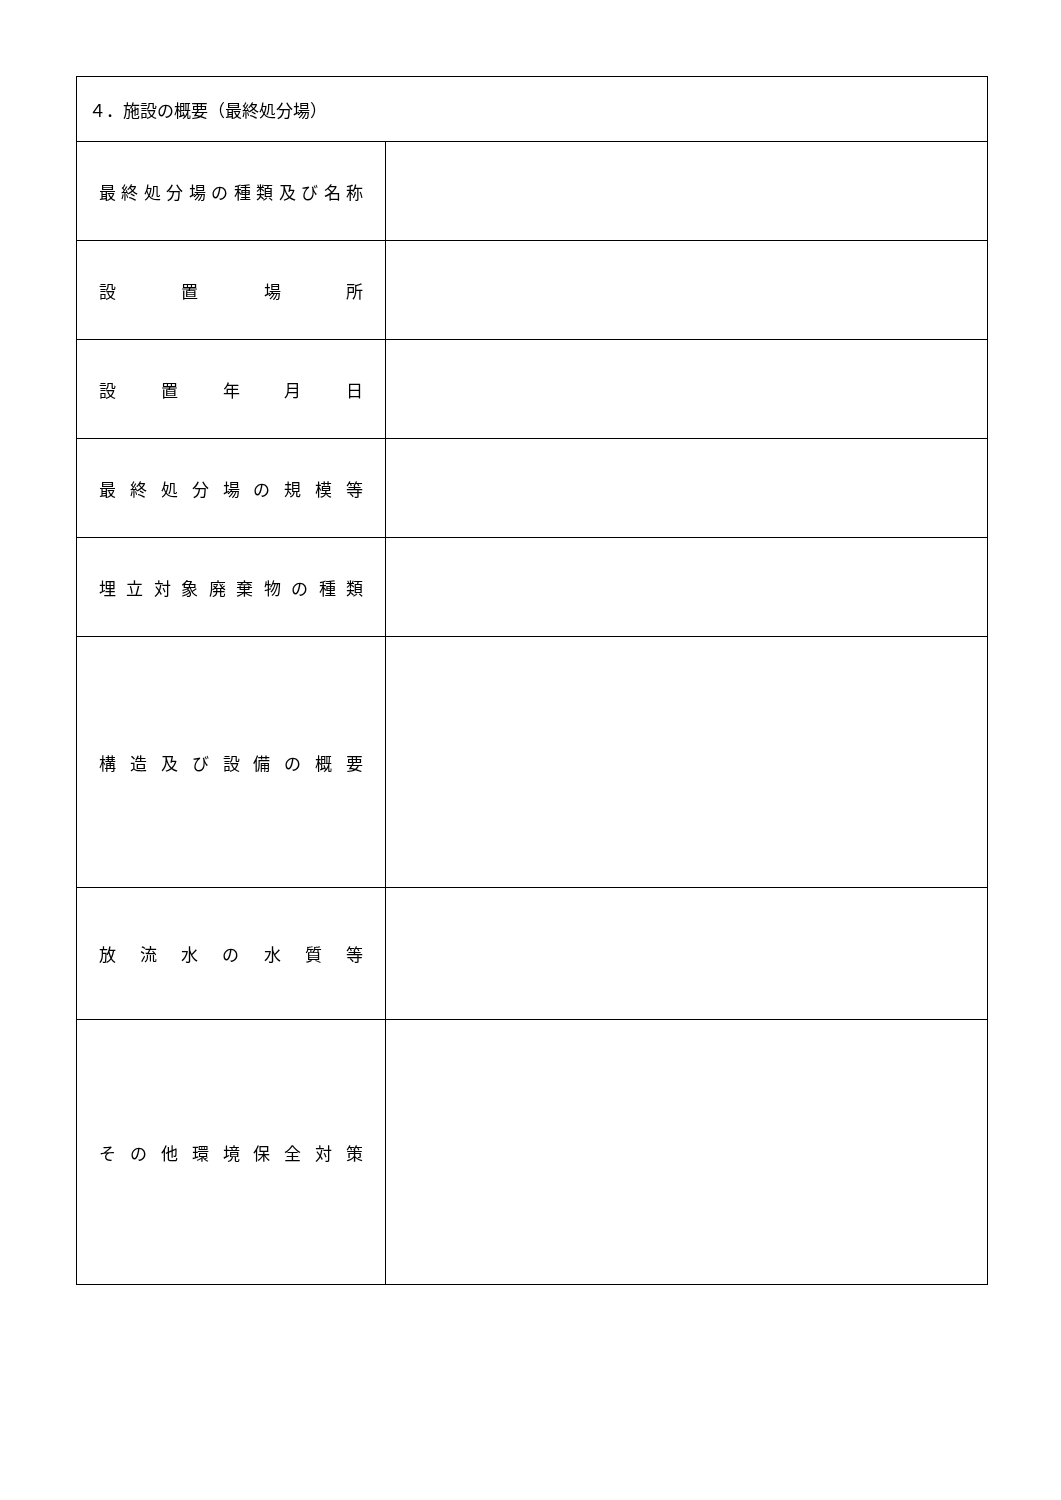| ４．施設の概要（最終処分場） | |
| 最 終 処 分 場 の 種 類 及 び 名 称 | |
| 設 置 場 所 | |
| 設 置 年 月 日 | |
| 最 終 処 分 場 の 規 模 等 | |
| 埋 立 対 象 廃 棄 物 の 種 類 | |
| 構 造 及 び 設 備 の 概 要 | |
| 放 流 水 の 水 質 等 | |
| そ の 他 環 境 保 全 対 策 | |